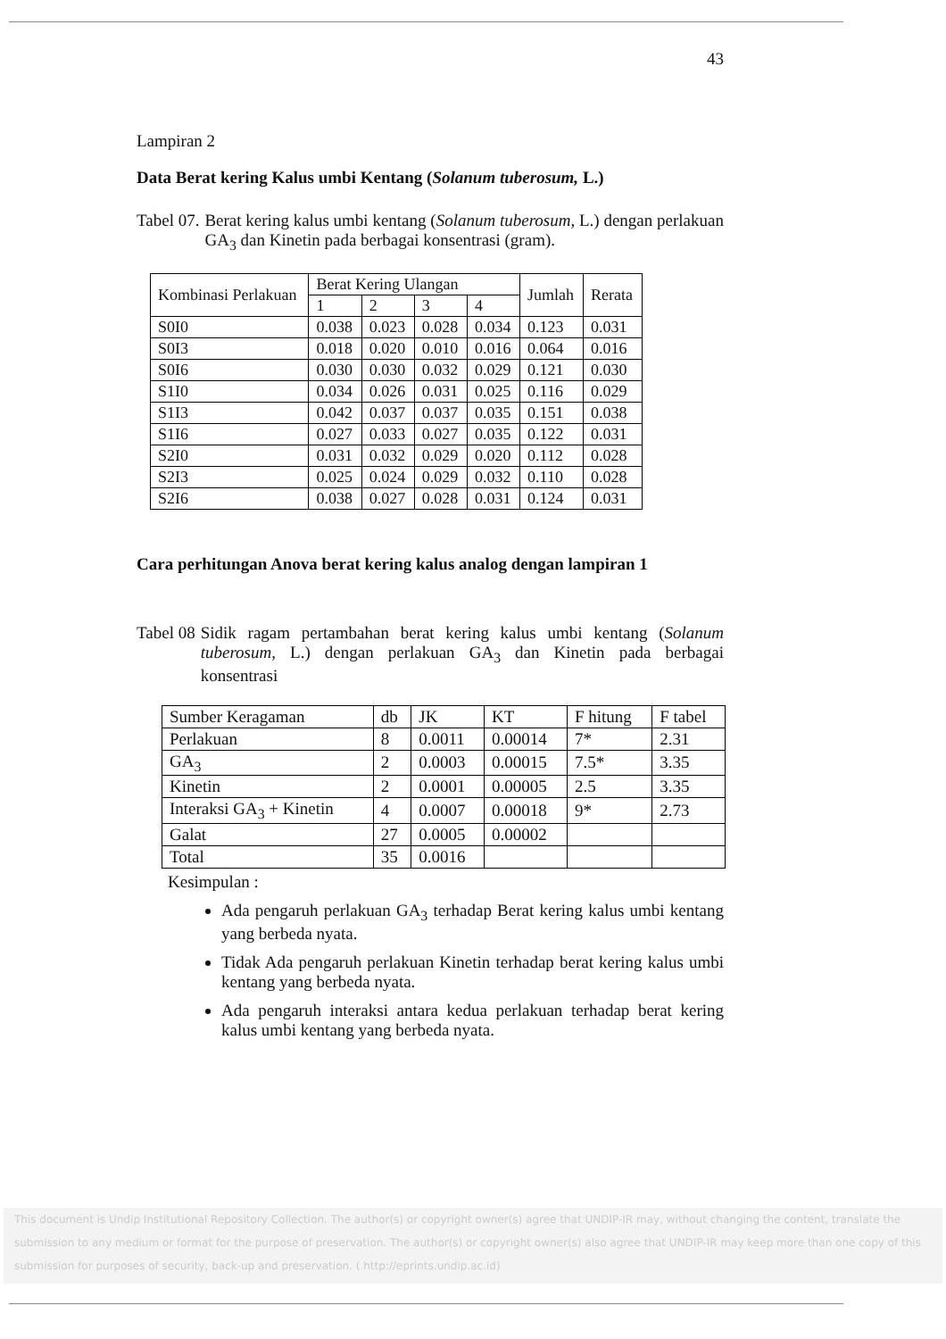43
Lampiran 2
Data Berat kering Kalus umbi Kentang (Solanum tuberosum, L.)
Tabel 07. Berat kering kalus umbi kentang (Solanum tuberosum, L.) dengan perlakuan GA<sub>3</sub> dan Kinetin pada berbagai konsentrasi (gram).
| Kombinasi Perlakuan | Berat Kering Ulangan | | | | Jumlah | Rerata |
| --- | --- | --- | --- | --- | --- | --- |
| | 1 | 2 | 3 | 4 | | |
| S0I0 | 0.038 | 0.023 | 0.028 | 0.034 | 0.123 | 0.031 |
| S0I3 | 0.018 | 0.020 | 0.010 | 0.016 | 0.064 | 0.016 |
| S0I6 | 0.030 | 0.030 | 0.032 | 0.029 | 0.121 | 0.030 |
| S1I0 | 0.034 | 0.026 | 0.031 | 0.025 | 0.116 | 0.029 |
| S1I3 | 0.042 | 0.037 | 0.037 | 0.035 | 0.151 | 0.038 |
| S1I6 | 0.027 | 0.033 | 0.027 | 0.035 | 0.122 | 0.031 |
| S2I0 | 0.031 | 0.032 | 0.029 | 0.020 | 0.112 | 0.028 |
| S2I3 | 0.025 | 0.024 | 0.029 | 0.032 | 0.110 | 0.028 |
| S2I6 | 0.038 | 0.027 | 0.028 | 0.031 | 0.124 | 0.031 |
Cara perhitungan Anova berat kering kalus analog dengan lampiran 1
Tabel 08 Sidik ragam pertambahan berat kering kalus umbi kentang (Solanum tuberosum, L.) dengan perlakuan GA<sub>3</sub> dan Kinetin pada berbagai konsentrasi
| Sumber Keragaman | db | JK | KT | F hitung | F tabel |
| Perlakuan | 8 | 0.0011 | 0.00014 | 7* | 2.31 |
| GA<sub>3</sub> | 2 | 0.0003 | 0.00015 | 7.5* | 3.35 |
| Kinetin | 2 | 0.0001 | 0.00005 | 2.5 | 3.35 |
| Interaksi GA<sub>3</sub> + Kinetin | 4 | 0.0007 | 0.00018 | 9* | 2.73 |
| Galat | 27 | 0.0005 | 0.00002 | | |
| Total | 35 | 0.0016 | | | |
Kesimpulan :
Ada pengaruh perlakuan GA<sub>3</sub> terhadap Berat kering kalus umbi kentang yang berbeda nyata.
Tidak Ada pengaruh perlakuan Kinetin terhadap berat kering kalus umbi kentang yang berbeda nyata.
Ada pengaruh interaksi antara kedua perlakuan terhadap berat kering kalus umbi kentang yang berbeda nyata.
This document is Undip Institutional Repository Collection. The author(s) or copyright owner(s) agree that UNDIP-IR may, without changing the content, translate the submission to any medium or format for the purpose of preservation. The author(s) or copyright owner(s) also agree that UNDIP-IR may keep more than one copy of this submission for purposes of security, back-up and preservation. ( http://eprints.undip.ac.id)